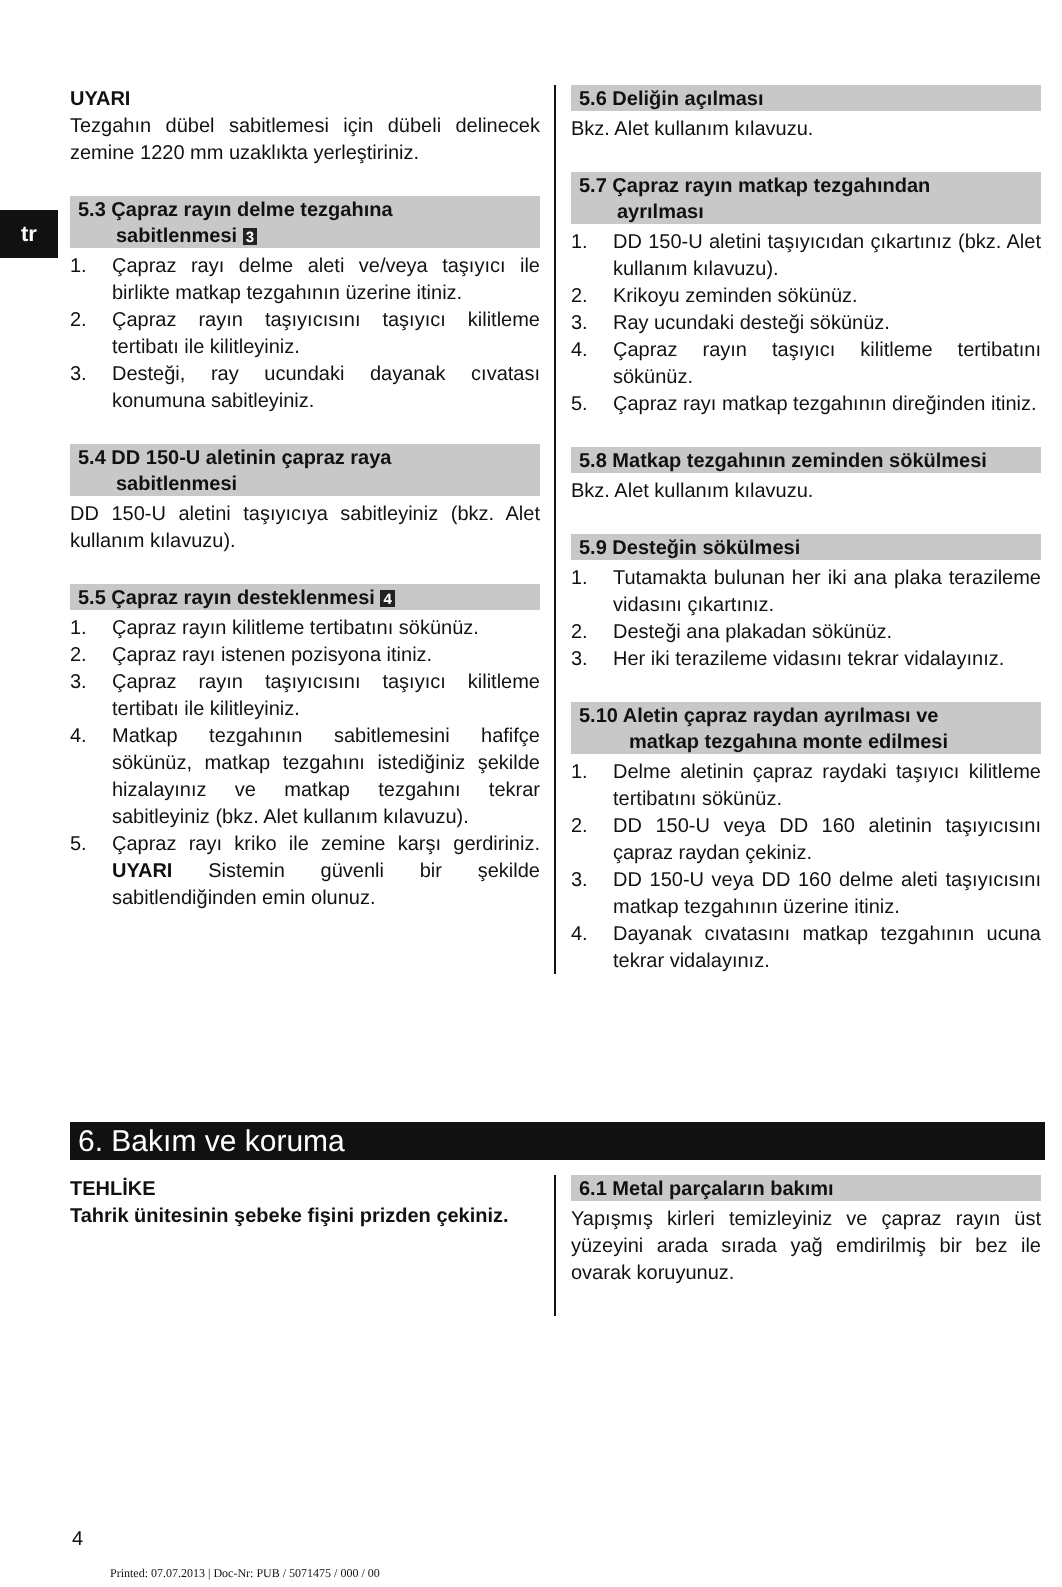tr
UYARI
Tezgahın dübel sabitlemesi için dübeli delinecek zemine 1220 mm uzaklıkta yerleştiriniz.
5.3 Çapraz rayın delme tezgahına
sabitlenmesi 3
1. Çapraz rayı delme aleti ve/veya taşıyıcı ile birlikte matkap tezgahının üzerine itiniz.
2. Çapraz rayın taşıyıcısını taşıyıcı kilitleme tertibatı ile kilitleyiniz.
3. Desteği, ray ucundaki dayanak cıvatası konumuna sabitleyiniz.
5.4 DD 150-U aletinin çapraz raya
sabitlenmesi
DD 150-U aletini taşıyıcıya sabitleyiniz (bkz. Alet kullanım kılavuzu).
5.5 Çapraz rayın desteklenmesi 4
1. Çapraz rayın kilitleme tertibatını sökünüz.
2. Çapraz rayı istenen pozisyona itiniz.
3. Çapraz rayın taşıyıcısını taşıyıcı kilitleme tertibatı ile kilitleyiniz.
4. Matkap tezgahının sabitlemesini hafifçe sökünüz, matkap tezgahını istediğiniz şekilde hizalayınız ve matkap tezgahını tekrar sabitleyiniz (bkz. Alet kullanım kılavuzu).
5. Çapraz rayı kriko ile zemine karşı gerdiriniz. UYARI Sistemin güvenli bir şekilde sabitlendiğinden emin olunuz.
5.6 Deliğin açılması
Bkz. Alet kullanım kılavuzu.
5.7 Çapraz rayın matkap tezgahından
ayrılması
1. DD 150-U aletini taşıyıcıdan çıkartınız (bkz. Alet kullanım kılavuzu).
2. Krikoyu zeminden sökünüz.
3. Ray ucundaki desteği sökünüz.
4. Çapraz rayın taşıyıcı kilitleme tertibatını sökünüz.
5. Çapraz rayı matkap tezgahının direğinden itiniz.
5.8 Matkap tezgahının zeminden sökülmesi
Bkz. Alet kullanım kılavuzu.
5.9 Desteğin sökülmesi
1. Tutamakta bulunan her iki ana plaka terazileme vidasını çıkartınız.
2. Desteği ana plakadan sökünüz.
3. Her iki terazileme vidasını tekrar vidalayınız.
5.10 Aletin çapraz raydan ayrılması ve
matkap tezgahına monte edilmesi
1. Delme aletinin çapraz raydaki taşıyıcı kilitleme tertibatını sökünüz.
2. DD 150-U veya DD 160 aletinin taşıyıcısını çapraz raydan çekiniz.
3. DD 150-U veya DD 160 delme aleti taşıyıcısını matkap tezgahının üzerine itiniz.
4. Dayanak cıvatasını matkap tezgahının ucuna tekrar vidalayınız.
6. Bakım ve koruma
TEHLİKE
Tahrik ünitesinin şebeke fişini prizden çekiniz.
6.1 Metal parçaların bakımı
Yapışmış kirleri temizleyiniz ve çapraz rayın üst yüzeyini arada sırada yağ emdirilmiş bir bez ile ovarak koruyunuz.
4
Printed: 07.07.2013 | Doc-Nr: PUB / 5071475 / 000 / 00